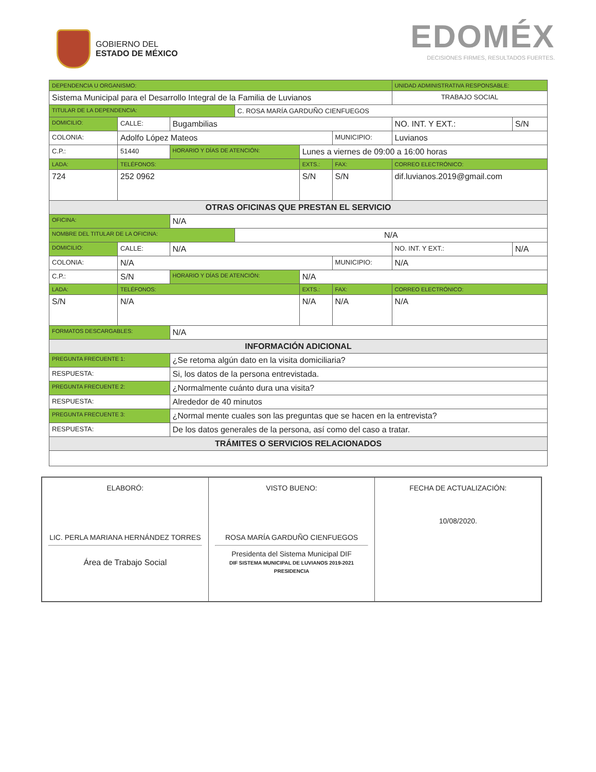GOBIERNO DEL
ESTADO DE MÉXICO
EDOMÉX
DECISIONES FIRMES, RESULTADOS FUERTES.
| DEPENDENCIA U ORGANISMO: | | | | | | UNIDAD ADMINISTRATIVA RESPONSABLE: | | |
| Sistema Municipal para el Desarrollo Integral de la Familia de Luvianos | | | | | | TRABAJO SOCIAL | | |
| TITULAR DE LA DEPENDENCIA: | | | C. ROSA MARÍA GARDUÑO CIENFUEGOS | | | | | |
| DOMICILIO: | CALLE: | Bugambilias | | | | | NO. INT. Y EXT.: | S/N |
| COLONIA: | Adolfo López Mateos | | | | MUNICIPIO: | Luvianos | | |
| C.P.: | 51440 | HORARIO Y DÍAS DE ATENCIÓN: | | Lunes a viernes de 09:00 a 16:00 horas | | | | |
| LADA: | TELÉFONOS: | | | EXTS.: | FAX: | | CORREO ELECTRÓNICO: | |
| 724 | 252 0962 | | | S/N | S/N | | dif.luvianos.2019@gmail.com | |
| OTRAS OFICINAS QUE PRESTAN EL SERVICIO | | | | | | | | |
| OFICINA: | | N/A | | | | | | |
| NOMBRE DEL TITULAR DE LA OFICINA: | | | N/A | | | | | |
| DOMICILIO: | CALLE: | N/A | | | | | NO. INT. Y EXT.: | N/A |
| COLONIA: | N/A | | | | MUNICIPIO: | N/A | | |
| C.P.: | S/N | HORARIO Y DÍAS DE ATENCIÓN: | | N/A | | | | |
| LADA: | TELÉFONOS: | | | EXTS.: | FAX: | | CORREO ELECTRÓNICO: | |
| S/N | N/A | | | N/A | N/A | | N/A | |
| FORMATOS DESCARGABLES: | | N/A | | | | | | |
| INFORMACIÓN ADICIONAL | | | | | | | | |
| PREGUNTA FRECUENTE 1: | | ¿Se retoma algún dato en la visita domiciliaria? | | | | | | |
| RESPUESTA: | | Si, los datos de la persona entrevistada. | | | | | | |
| PREGUNTA FRECUENTE 2: | | ¿Normalmente cuánto dura una visita? | | | | | | |
| RESPUESTA: | | Alrededor de 40 minutos | | | | | | |
| PREGUNTA FRECUENTE 3: | | ¿Normal mente cuales son las preguntas que se hacen en la entrevista? | | | | | | |
| RESPUESTA: | | De los datos generales de la persona, así como del caso a tratar. | | | | | | |
| TRÁMITES O SERVICIOS RELACIONADOS | | | | | | | | |
ELABORÓ:
LIC. PERLA MARIANA HERNÁNDEZ TORRES
Área de Trabajo Social
VISTO BUENO:
ROSA MARÍA GARDUÑO CIENFUEGOS
Presidenta del Sistema Municipal DIF
DIF SISTEMA MUNICIPAL DE LUVIANOS 2019-2021 PRESIDENCIA
FECHA DE ACTUALIZACIÓN:
10/08/2020.